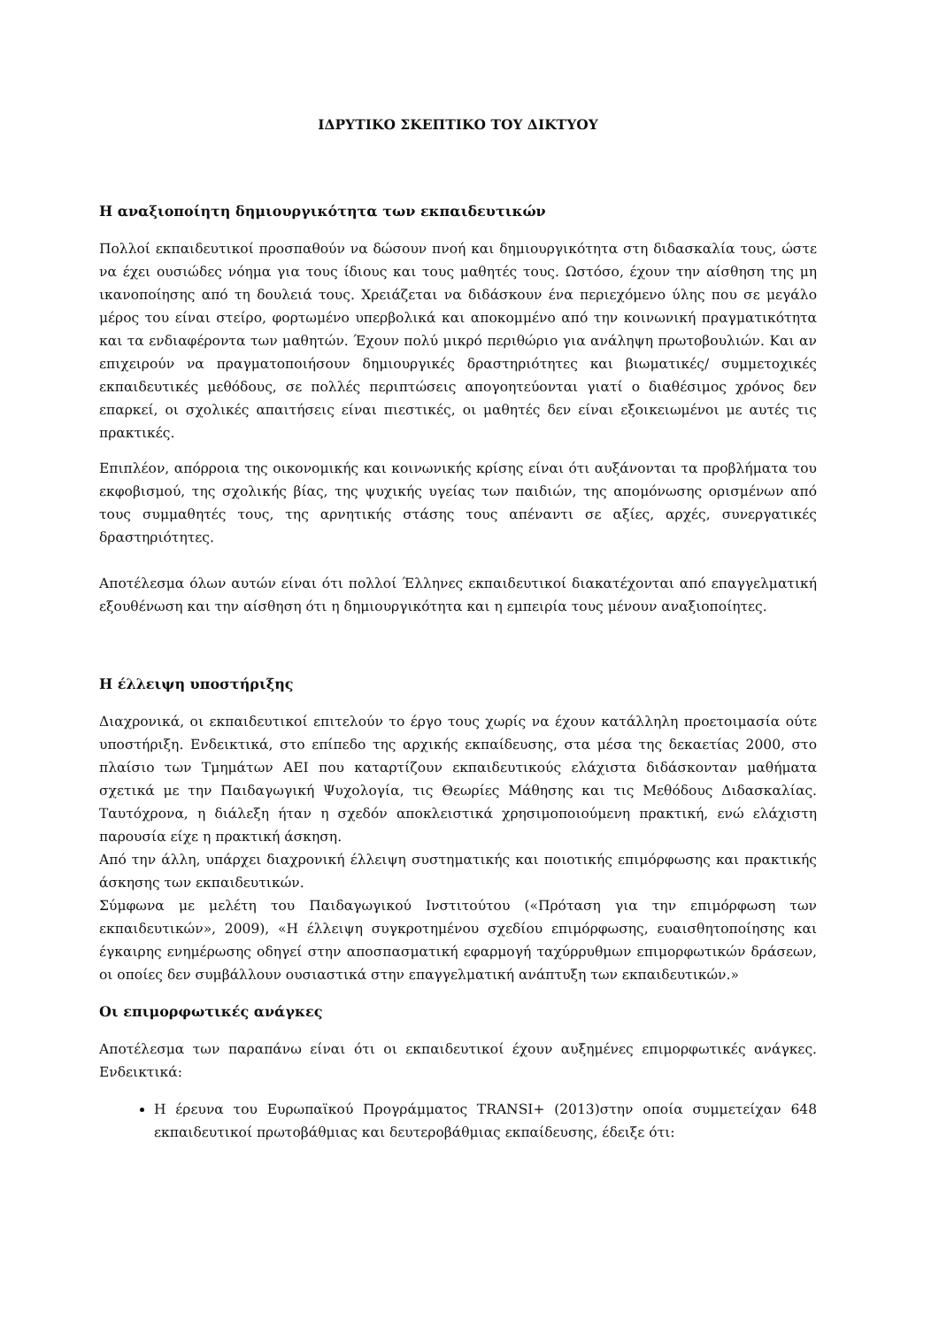ΙΔΡΥΤΙΚΟ ΣΚΕΠΤΙΚΟ ΤΟΥ ΔΙΚΤΥΟΥ
Η αναξιοποίητη δημιουργικότητα των εκπαιδευτικών
Πολλοί εκπαιδευτικοί προσπαθούν να δώσουν πνοή και δημιουργικότητα στη διδασκαλία τους, ώστε να έχει ουσιώδες νόημα για τους ίδιους και τους μαθητές τους. Ωστόσο, έχουν την αίσθηση της μη ικανοποίησης από τη δουλειά τους. Χρειάζεται να διδάσκουν ένα περιεχόμενο ύλης που σε μεγάλο μέρος του είναι στείρο, φορτωμένο υπερβολικά και αποκομμένο από την κοινωνική πραγματικότητα και τα ενδιαφέροντα των μαθητών. Έχουν πολύ μικρό περιθώριο για ανάληψη πρωτοβουλιών. Και αν επιχειρούν να πραγματοποιήσουν δημιουργικές δραστηριότητες και βιωματικές/ συμμετοχικές εκπαιδευτικές μεθόδους, σε πολλές περιπτώσεις απογοητεύονται γιατί ο διαθέσιμος χρόνος δεν επαρκεί, οι σχολικές απαιτήσεις είναι πιεστικές, οι μαθητές δεν είναι εξοικειωμένοι με αυτές τις πρακτικές.
Επιπλέον, απόρροια της οικονομικής και κοινωνικής κρίσης είναι ότι αυξάνονται τα προβλήματα του εκφοβισμού, της σχολικής βίας, της ψυχικής υγείας των παιδιών, της απομόνωσης ορισμένων από τους συμμαθητές τους, της αρνητικής στάσης τους απέναντι σε αξίες, αρχές, συνεργατικές δραστηριότητες.
Αποτέλεσμα όλων αυτών είναι ότι πολλοί Έλληνες εκπαιδευτικοί διακατέχονται από επαγγελματική εξουθένωση και την αίσθηση ότι η δημιουργικότητα και η εμπειρία τους μένουν αναξιοποίητες.
Η έλλειψη υποστήριξης
Διαχρονικά, οι εκπαιδευτικοί επιτελούν το έργο τους χωρίς να έχουν κατάλληλη προετοιμασία ούτε υποστήριξη. Ενδεικτικά, στο επίπεδο της αρχικής εκπαίδευσης, στα μέσα της δεκαετίας 2000, στο πλαίσιο των Τμημάτων ΑΕΙ που καταρτίζουν εκπαιδευτικούς ελάχιστα διδάσκονταν μαθήματα σχετικά με την Παιδαγωγική Ψυχολογία, τις Θεωρίες Μάθησης και τις Μεθόδους Διδασκαλίας. Ταυτόχρονα, η διάλεξη ήταν η σχεδόν αποκλειστικά χρησιμοποιούμενη πρακτική, ενώ ελάχιστη παρουσία είχε η πρακτική άσκηση.
Από την άλλη, υπάρχει διαχρονική έλλειψη συστηματικής και ποιοτικής επιμόρφωσης και πρακτικής άσκησης των εκπαιδευτικών.
Σύμφωνα με μελέτη του Παιδαγωγικού Ινστιτούτου («Πρόταση για την επιμόρφωση των εκπαιδευτικών», 2009), «Η έλλειψη συγκροτημένου σχεδίου επιμόρφωσης, ευαισθητοποίησης και έγκαιρης ενημέρωσης οδηγεί στην αποσπασματική εφαρμογή ταχύρρυθμων επιμορφωτικών δράσεων, οι οποίες δεν συμβάλλουν ουσιαστικά στην επαγγελματική ανάπτυξη των εκπαιδευτικών.»
Οι επιμορφωτικές ανάγκες
Αποτέλεσμα των παραπάνω είναι ότι οι εκπαιδευτικοί έχουν αυξημένες επιμορφωτικές ανάγκες. Ενδεικτικά:
Η έρευνα του Ευρωπαϊκού Προγράμματος TRANSI+ (2013)στην οποία συμμετείχαν 648 εκπαιδευτικοί πρωτοβάθμιας και δευτεροβάθμιας εκπαίδευσης, έδειξε ότι: